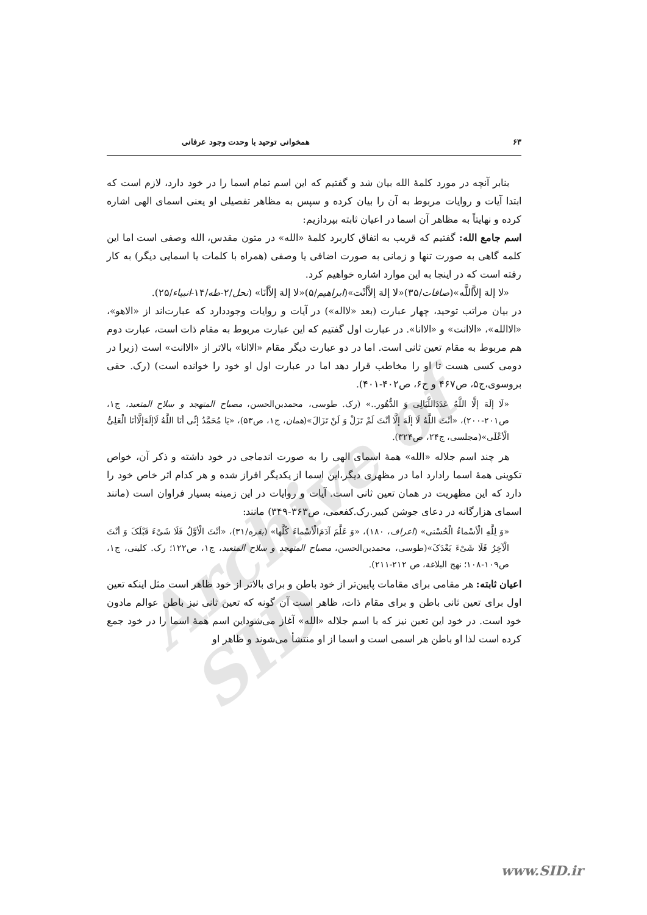Archive of SID
۶۳ همخوانی توحید با وحدت وجود عرفانی
بنابر آنچه در مورد کلمهٔ الله بیان شد و گفتیم که این اسم تمام اسما را در خود دارد، لازم است که ابتدا آیات و روایات مربوط به آن را بیان کرده و سپس به مظاهر تفصیلی او یعنی اسمای الهی اشاره کرده و نهایتاً به مظاهر آن اسما در اعیان ثابته بپردازیم:
اسم جامع الله: گفتیم که قریب به اتفاق کاربرد کلمهٔ «الله» در متون مقدس، الله وصفی است اما این کلمه گاهی به صورت تنها و زمانی به صورت اضافی یا وصفی (همراه با کلمات یا اسمایی دیگر) به کار رفته است که در اینجا به این موارد اشاره خواهیم کرد.
«لا إلهَ إلاَّاللَّه»(صافات/۳۵)«لا إلهَ إلاَّأنْت»(ابراهیم/۵)«لا إلهَ إلاَّأنَا» (نحل/۲-طه/۱۴-انبیاء/۲۵).
در بیان مراتب توحید، چهار عبارت (بعد «لااله») در آیات و روایات وجوددارد که عبارت‌اند از «الاهو»، «الاالله»، «الاانت» و «الاانا». در عبارت اول گفتیم که این عبارت مربوط به مقام ذات است، عبارت دوم هم مربوط به مقام تعین ثانی است. اما در دو عبارت دیگر مقام «الاانا» بالاتر از «الاانت» است (زیرا در دومی کسی هست تا او را مخاطب قرار دهد اما در عبارت اول او خود را خوانده است) (رک. حقی بروسوی،ج۵، ص۴۶۷ و ج۶، ص۴۰۲-۴۰۱).
«لَا إلَهَ إلَّا اللَّهُ عَدَدَاللَّیَالِی وَ الدُّهُور..» (رک. طوسی، محمدبن‌الحسن، مصباح المتهجد و سلاح المتعبد، ج۱، ص۲۰۱-۲۰۰)، «أنْتَ اللَّهُ لَا إلَهَ إلَّا أنْتَ لَمْ تَزَلْ وَ لَنْ تَزَالَ»(همان، ج۱، ص۵۳)، «یَا مُحَمَّدُ إنِّی أنَا اللَّهُ لَاإلَهَ‌إلَّاأنَا الْعَلِیُّ الْأعْلَی»(مجلسی، ج۲۴، ص۳۲۴).
هر چند اسم جلاله «الله» همهٔ اسمای الهی را به صورت اندماجی در خود داشته و ذکر آن، خواص تکوینی همهٔ اسما رادارد اما در مظهری دیگر،این اسما از یکدیگر افراز شده و هر کدام اثر خاص خود را دارد که این مظهریت در همان تعین ثانی است. آیات و روایات در این زمینه بسیار فراوان است (مانند اسمای هزارگانه در دعای جوشن کبیر.رک.کفعمی، ص۳۶۳-۳۴۹) مانند:
«وَ لِلَّهِ الْأسْماءُ الْحُسْنی» (اعراف، ۱۸۰)، «وَ عَلَّمَ آدَمَ‌الْأسْماءَ کُلَّها» (بقره/۳۱)، «أنْتَ الْأوَّلُ فَلَا شَیْءَ قَبْلَکَ وَ أنْتَ الْآخِرُ فَلَا شَیْءَ بَعْدَکَ»(طوسی، محمدبن‌الحسن، مصباح المتهجد و سلاح المتعبد، ج۱، ص۱۲۲؛ رک. کلینی، ج۱، ص۱۰۹-۱۰۸؛ نهج البلاغة، ص ۲۱۲-۲۱۱).
اعیان ثابته: هر مقامی برای مقامات پایین‌تر از خود باطن و برای بالاتر از خود ظاهر است مثل اینکه تعین اول برای تعین ثانی باطن و برای مقام ذات، ظاهر است آن گونه که تعین ثانی نیز باطن عوالم مادون خود است. در خود این تعین نیز که با اسم جلاله «الله» آغاز می‌شوداین اسم همهٔ اسما را در خود جمع کرده است لذا او باطن هر اسمی است و اسما از او منتشأ می‌شوند و ظاهر او
www.SID.ir